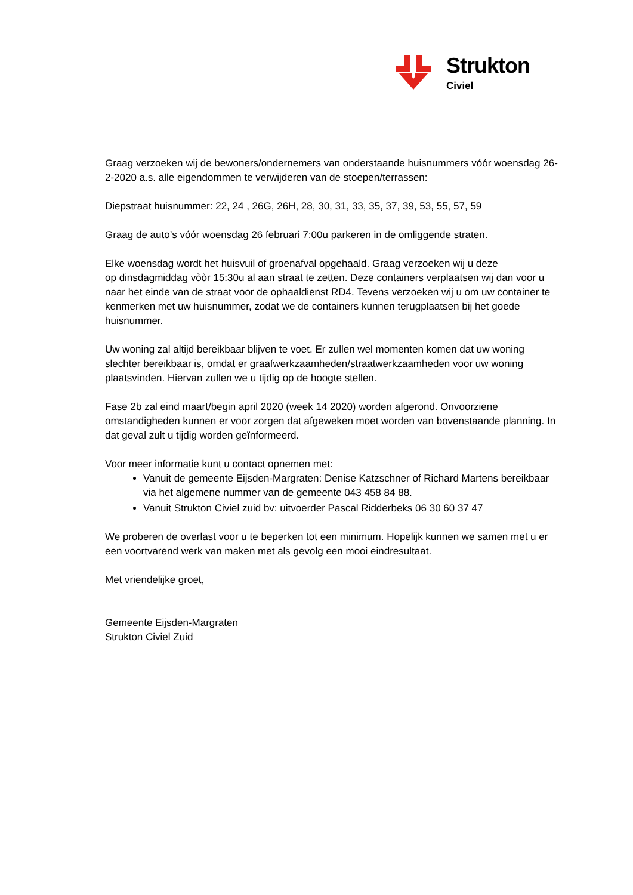Strukton
Civiel
Graag verzoeken wij de bewoners/ondernemers van onderstaande huisnummers vóór woensdag 26-2-2020 a.s. alle eigendommen te verwijderen van de stoepen/terrassen:
Diepstraat huisnummer: 22, 24 , 26G, 26H, 28, 30, 31, 33, 35, 37, 39, 53, 55, 57, 59
Graag de auto’s vóór woensdag 26 februari 7:00u parkeren in de omliggende straten.
Elke woensdag wordt het huisvuil of groenafval opgehaald. Graag verzoeken wij u deze
op dinsdagmiddag vòòr 15:30u al aan straat te zetten. Deze containers verplaatsen wij dan voor u naar het einde van de straat voor de ophaaldienst RD4. Tevens verzoeken wij u om uw container te kenmerken met uw huisnummer, zodat we de containers kunnen terugplaatsen bij het goede huisnummer.
Uw woning zal altijd bereikbaar blijven te voet. Er zullen wel momenten komen dat uw woning slechter bereikbaar is, omdat er graafwerkzaamheden/straatwerkzaamheden voor uw woning plaatsvinden. Hiervan zullen we u tijdig op de hoogte stellen.
Fase 2b zal eind maart/begin april 2020 (week 14 2020) worden afgerond. Onvoorziene omstandigheden kunnen er voor zorgen dat afgeweken moet worden van bovenstaande planning. In dat geval zult u tijdig worden geïnformeerd.
Voor meer informatie kunt u contact opnemen met:
Vanuit de gemeente Eijsden-Margraten: Denise Katzschner of Richard Martens bereikbaar via het algemene nummer van de gemeente 043 458 84 88.
Vanuit Strukton Civiel zuid bv: uitvoerder Pascal Ridderbeks 06 30 60 37 47
We proberen de overlast voor u te beperken tot een minimum. Hopelijk kunnen we samen met u er een voortvarend werk van maken met als gevolg een mooi eindresultaat.
Met vriendelijke groet,
Gemeente Eijsden-Margraten
Strukton Civiel Zuid